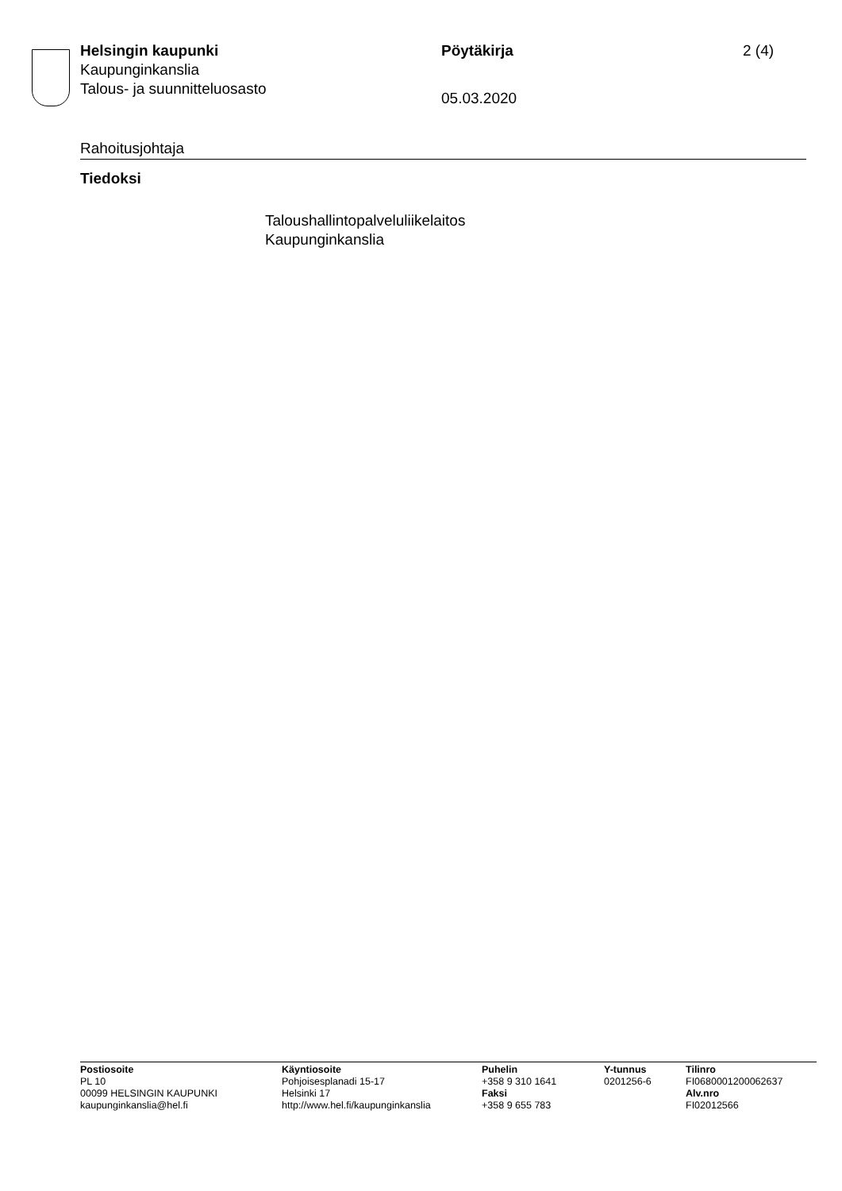Helsingin kaupunki
Kaupunginkanslia
Talous- ja suunnitteluosasto
Pöytäkirja
05.03.2020
2 (4)
Rahoitusjohtaja
Tiedoksi
Taloushallintopalveluliikelaitos
Kaupunginkanslia
Postiosoite
PL 10
00099 HELSINGIN KAUPUNKI
kaupunginkanslia@hel.fi
Käyntiosoite
Pohjoisesplanadi 15-17
Helsinki 17
http://www.hel.fi/kaupunginkanslia
Puhelin
+358 9 310 1641
Faksi
+358 9 655 783
Y-tunnus
0201256-6
Tilinro
FI0680001200062637
Alv.nro
FI02012566